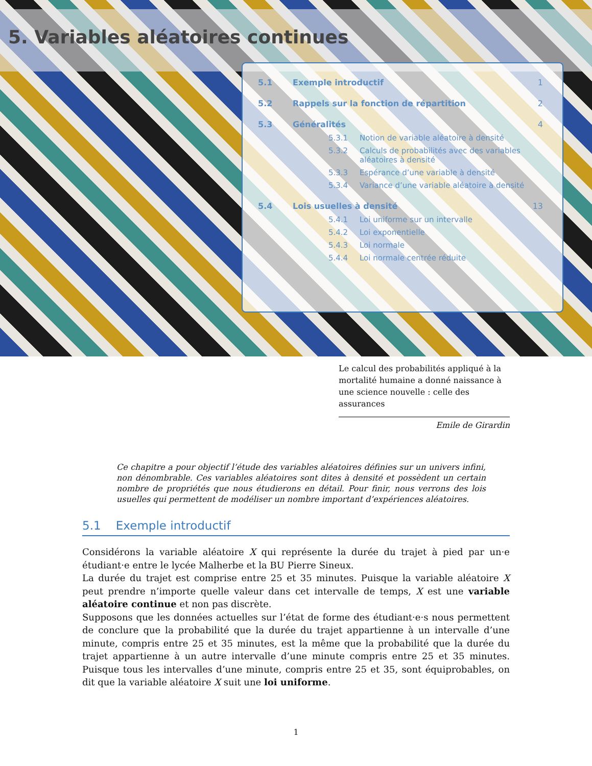5. Variables aléatoires continues
5.1 Exemple introductif 1
5.2 Rappels sur la fonction de répartition 2
5.3 Généralités 4
5.3.1 Notion de variable aléatoire à densité
5.3.2 Calculs de probabilités avec des variables aléatoires à densité
5.3.3 Espérance d’une variable à densité
5.3.4 Variance d’une variable aléatoire à densité
5.4 Lois usuelles à densité 13
5.4.1 Loi uniforme sur un intervalle
5.4.2 Loi exponentielle
5.4.3 Loi normale
5.4.4 Loi normale centrée réduite
Le calcul des probabilités appliqué à la mortalité humaine a donné naissance à une science nouvelle : celle des assurances
Emile de Girardin
Ce chapitre a pour objectif l’étude des variables aléatoires définies sur un univers infini, non dénombrable. Ces variables aléatoires sont dites à densité et possèdent un certain nombre de propriétés que nous étudierons en détail. Pour finir, nous verrons des lois usuelles qui permettent de modéliser un nombre important d’expériences aléatoires.
5.1 Exemple introductif
Considérons la variable aléatoire X qui représente la durée du trajet à pied par un·e étudiant·e entre le lycée Malherbe et la BU Pierre Sineux.
La durée du trajet est comprise entre 25 et 35 minutes. Puisque la variable aléatoire X peut prendre n’importe quelle valeur dans cet intervalle de temps, X est une variable aléatoire continue et non pas discrète.
Supposons que les données actuelles sur l’état de forme des étudiant·e·s nous permettent de conclure que la probabilité que la durée du trajet appartienne à un intervalle d’une minute, compris entre 25 et 35 minutes, est la même que la probabilité que la durée du trajet appartienne à un autre intervalle d’une minute compris entre 25 et 35 minutes. Puisque tous les intervalles d’une minute, compris entre 25 et 35, sont équiprobables, on dit que la variable aléatoire X suit une loi uniforme.
1